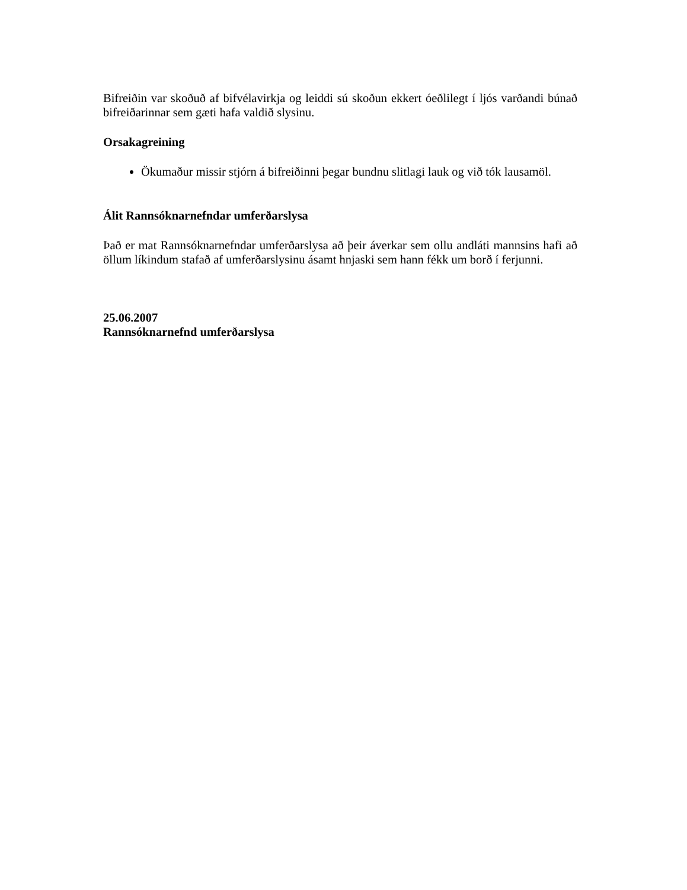Bifreiðin var skoðuð af bifvélavirkja og leiddi sú skoðun ekkert óeðlilegt í ljós varðandi búnað bifreiðarinnar sem gæti hafa valdið slysinu.
Orsakagreining
Ökumaður missir stjórn á bifreiðinni þegar bundnu slitlagi lauk og við tók lausamöl.
Álit Rannsóknarnefndar umferðarslysa
Það er mat Rannsóknarnefndar umferðarslysa að þeir áverkar sem ollu andláti mannsins hafi að öllum líkindum stafað af umferðarslysinu ásamt hnjaski sem hann fékk um borð í ferjunni.
25.06.2007
Rannsóknarnefnd umferðarslysa